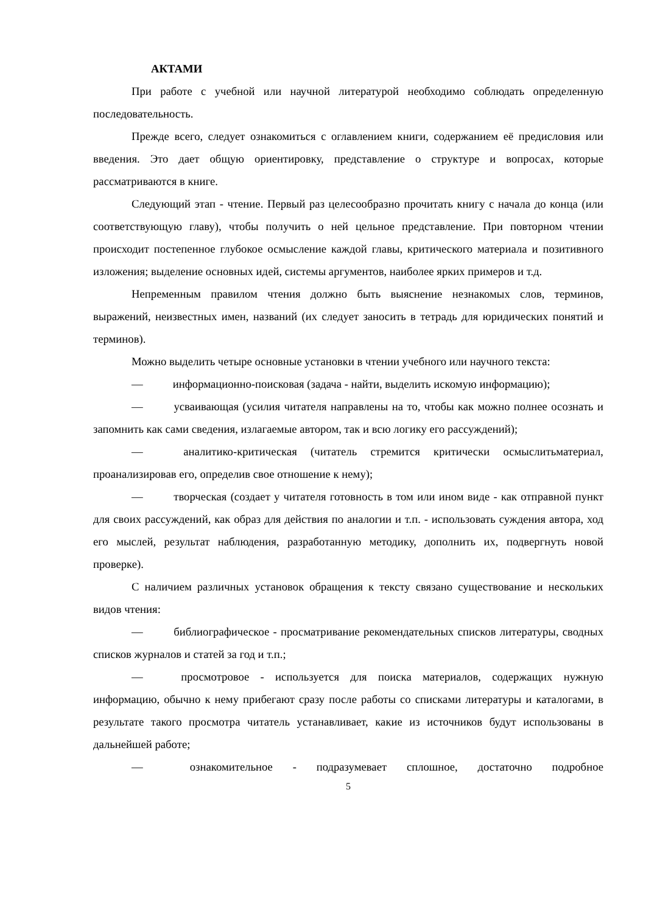АКТАМИ
При работе с учебной или научной литературой необходимо соблюдать определенную последовательность.
Прежде всего, следует ознакомиться с оглавлением книги, содержанием её предисловия или введения. Это дает общую ориентировку, представление о структуре и вопросах, которые рассматриваются в книге.
Следующий этап - чтение. Первый раз целесообразно прочитать книгу с начала до конца (или соответствующую главу), чтобы получить о ней цельное представление. При повторном чтении происходит постепенное глубокое осмысление каждой главы, критического материала и позитивного изложения; выделение основных идей, системы аргументов, наиболее ярких примеров и т.д.
Непременным правилом чтения должно быть выяснение незнакомых слов, терминов, выражений, неизвестных имен, названий (их следует заносить в тетрадь для юридических понятий и терминов).
Можно выделить четыре основные установки в чтении учебного или научного текста:
— информационно-поисковая (задача - найти, выделить искомую информацию);
— усваивающая (усилия читателя направлены на то, чтобы как можно полнее осознать и запомнить как сами сведения, излагаемые автором, так и всю логику его рассуждений);
— аналитико-критическая (читатель стремится критически осмыслитьматериал, проанализировав его, определив свое отношение к нему);
— творческая (создает у читателя готовность в том или ином виде - как отправной пункт для своих рассуждений, как образ для действия по аналогии и т.п. - использовать суждения автора, ход его мыслей, результат наблюдения, разработанную методику, дополнить их, подвергнуть новой проверке).
С наличием различных установок обращения к тексту связано существование и нескольких видов чтения:
— библиографическое - просматривание рекомендательных списков литературы, сводных списков журналов и статей за год и т.п.;
— просмотровое - используется для поиска материалов, содержащих нужную информацию, обычно к нему прибегают сразу после работы со списками литературы и каталогами, в результате такого просмотра читатель устанавливает, какие из источников будут использованы в дальнейшей работе;
— ознакомительное - подразумевает сплошное, достаточно подробное
5